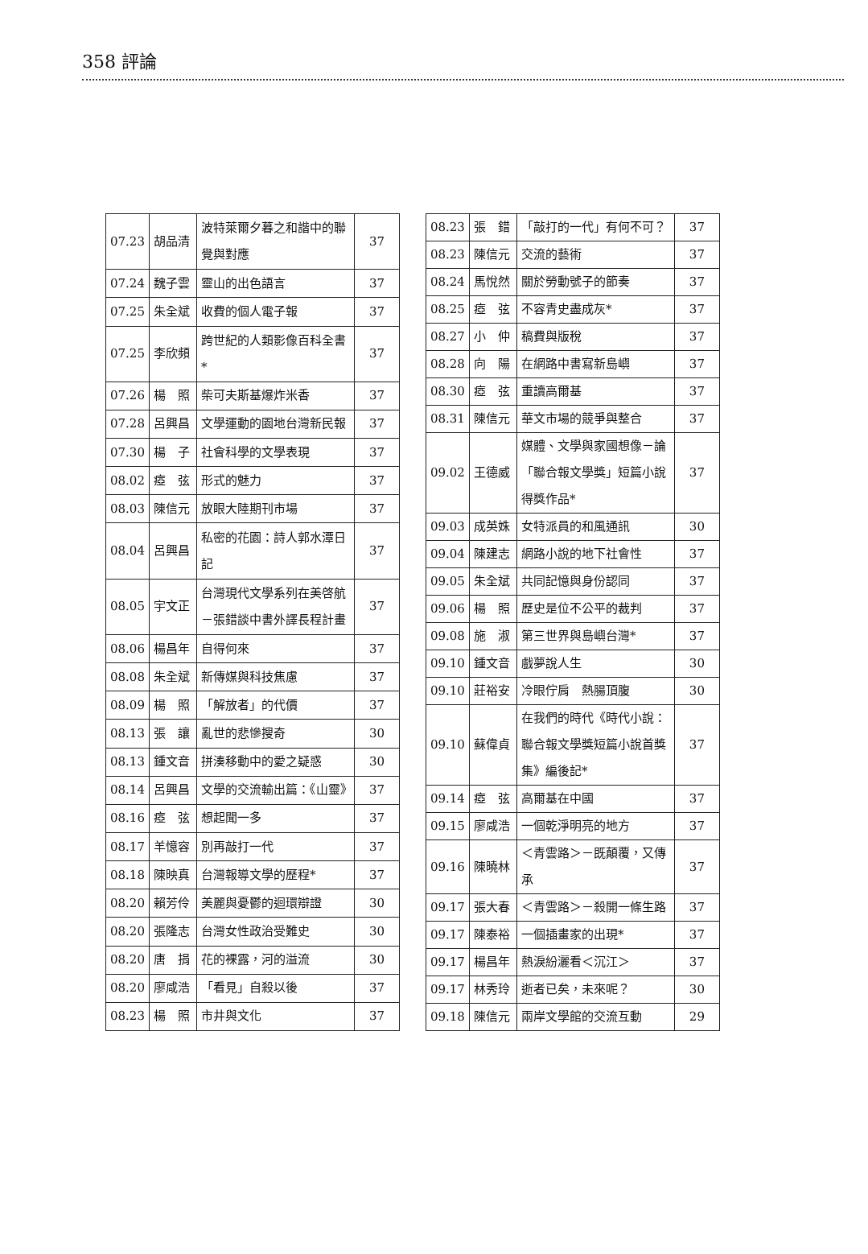358 評論
| 07.23 | 胡品清 | 波特萊爾夕暮之和諧中的聯覺與對應 | 37 |
| 07.24 | 魏子雲 | 靈山的出色語言 | 37 |
| 07.25 | 朱全斌 | 收費的個人電子報 | 37 |
| 07.25 | 李欣頻 | 跨世紀的人類影像百科全書* | 37 |
| 07.26 | 楊 照 | 柴可夫斯基爆炸米香 | 37 |
| 07.28 | 呂興昌 | 文學運動的園地台灣新民報 | 37 |
| 07.30 | 楊 子 | 社會科學的文學表現 | 37 |
| 08.02 | 瘂 弦 | 形式的魅力 | 37 |
| 08.03 | 陳信元 | 放眼大陸期刊市場 | 37 |
| 08.04 | 呂興昌 | 私密的花園：詩人郭水潭日記 | 37 |
| 08.05 | 宇文正 | 台灣現代文學系列在美啓航－張錯談中書外譯長程計畫 | 37 |
| 08.06 | 楊昌年 | 自得何來 | 37 |
| 08.08 | 朱全斌 | 新傳媒與科技焦慮 | 37 |
| 08.09 | 楊 照 | 「解放者」的代價 | 37 |
| 08.13 | 張 讓 | 亂世的悲慘搜奇 | 30 |
| 08.13 | 鍾文音 | 拼湊移動中的愛之疑惑 | 30 |
| 08.14 | 呂興昌 | 文學的交流輸出篇：《山靈》 | 37 |
| 08.16 | 瘂 弦 | 想起聞一多 | 37 |
| 08.17 | 羊憶容 | 別再敲打一代 | 37 |
| 08.18 | 陳映真 | 台灣報導文學的歷程* | 37 |
| 08.20 | 賴芳伶 | 美麗與憂鬱的迴環辯證 | 30 |
| 08.20 | 張隆志 | 台灣女性政治受難史 | 30 |
| 08.20 | 唐 捐 | 花的裸露，河的溢流 | 30 |
| 08.20 | 廖咸浩 | 「看見」自殺以後 | 37 |
| 08.23 | 楊 照 | 市井與文化 | 37 |
| 08.23 | 張 錯 | 「敲打的一代」有何不可？ | 37 |
| 08.23 | 陳信元 | 交流的藝術 | 37 |
| 08.24 | 馬悅然 | 關於勞動號子的節奏 | 37 |
| 08.25 | 瘂 弦 | 不容青史盡成灰* | 37 |
| 08.27 | 小 仲 | 稿費與版稅 | 37 |
| 08.28 | 向 陽 | 在網路中書寫新島嶼 | 37 |
| 08.30 | 瘂 弦 | 重讀高爾基 | 37 |
| 08.31 | 陳信元 | 華文市場的競爭與整合 | 37 |
| 09.02 | 王德威 | 媒體、文學與家國想像－論「聯合報文學獎」短篇小說得獎作品* | 37 |
| 09.03 | 成英姝 | 女特派員的和風通訊 | 30 |
| 09.04 | 陳建志 | 網路小說的地下社會性 | 37 |
| 09.05 | 朱全斌 | 共同記憶與身份認同 | 37 |
| 09.06 | 楊 照 | 歷史是位不公平的裁判 | 37 |
| 09.08 | 施 淑 | 第三世界與島嶼台灣* | 37 |
| 09.10 | 鍾文音 | 戲夢說人生 | 30 |
| 09.10 | 莊裕安 | 冷眼佇肩 熱腸頂腹 | 30 |
| 09.10 | 蘇偉貞 | 在我們的時代《時代小說：聯合報文學獎短篇小說首獎集》編後記* | 37 |
| 09.14 | 瘂 弦 | 高爾基在中國 | 37 |
| 09.15 | 廖咸浩 | 一個乾淨明亮的地方 | 37 |
| 09.16 | 陳曉林 | ＜青雲路＞－既顛覆，又傳承 | 37 |
| 09.17 | 張大春 | ＜青雲路＞－殺開一條生路 | 37 |
| 09.17 | 陳泰裕 | 一個插畫家的出現* | 37 |
| 09.17 | 楊昌年 | 熱淚紛灑看＜沉江＞ | 37 |
| 09.17 | 林秀玲 | 逝者已矣，未來呢？ | 30 |
| 09.18 | 陳信元 | 兩岸文學館的交流互動 | 29 |